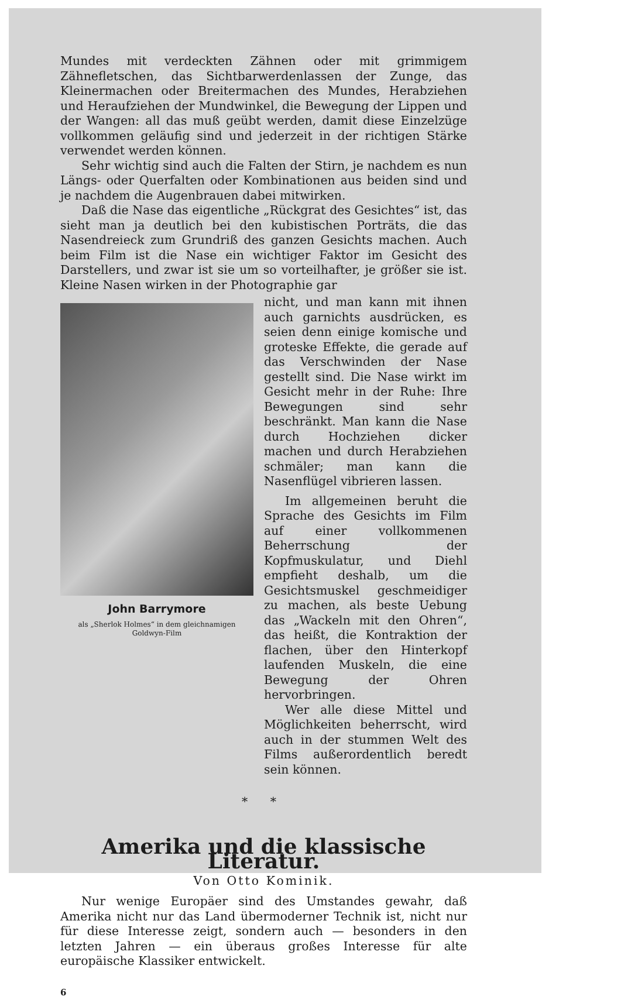Mundes mit verdeckten Zähnen oder mit grimmigem Zähnefletschen, das Sichtbarwerdenlassen der Zunge, das Kleinermachen oder Breitermachen des Mundes, Herabziehen und Heraufziehen der Mundwinkel, die Bewegung der Lippen und der Wangen: all das muß geübt werden, damit diese Einzelzüge vollkommen geläufig sind und jederzeit in der richtigen Stärke verwendet werden können.
Sehr wichtig sind auch die Falten der Stirn, je nachdem es nun Längs- oder Querfalten oder Kombinationen aus beiden sind und je nachdem die Augenbrauen dabei mitwirken.
Daß die Nase das eigentliche „Rückgrat des Gesichtes“ ist, das sieht man ja deutlich bei den kubistischen Porträts, die das Nasendreieck zum Grundriß des ganzen Gesichts machen. Auch beim Film ist die Nase ein wichtiger Faktor im Gesicht des Darstellers, und zwar ist sie um so vorteilhafter, je größer sie ist. Kleine Nasen wirken in der Photographie gar
John Barrymore
als „Sherlok Holmes“ in dem gleichnamigen
Goldwyn-Film
nicht, und man kann mit ihnen auch garnichts ausdrücken, es seien denn einige komische und groteske Effekte, die gerade auf das Verschwinden der Nase gestellt sind. Die Nase wirkt im Gesicht mehr in der Ruhe: Ihre Bewegungen sind sehr beschränkt. Man kann die Nase durch Hochziehen dicker machen und durch Herabziehen schmäler; man kann die Nasenflügel vibrieren lassen.
Im allgemeinen beruht die Sprache des Gesichts im Film auf einer vollkommenen Beherrschung der Kopfmuskulatur, und Diehl empfieht deshalb, um die Gesichtsmuskel geschmeidiger zu machen, als beste Uebung das „Wackeln mit den Ohren“, das heißt, die Kontraktion der flachen, über den Hinterkopf laufenden Muskeln, die eine Bewegung der Ohren hervorbringen.
Wer alle diese Mittel und Möglichkeiten beherrscht, wird auch in der stummen Welt des Films außerordentlich beredt sein können.
* *
Amerika und die klassische Literatur.
Von Otto Kominik.
Nur wenige Europäer sind des Umstandes gewahr, daß Amerika nicht nur das Land übermoderner Technik ist, nicht nur für diese Interesse zeigt, sondern auch — besonders in den letzten Jahren — ein überaus großes Interesse für alte europäische Klassiker entwickelt.
6